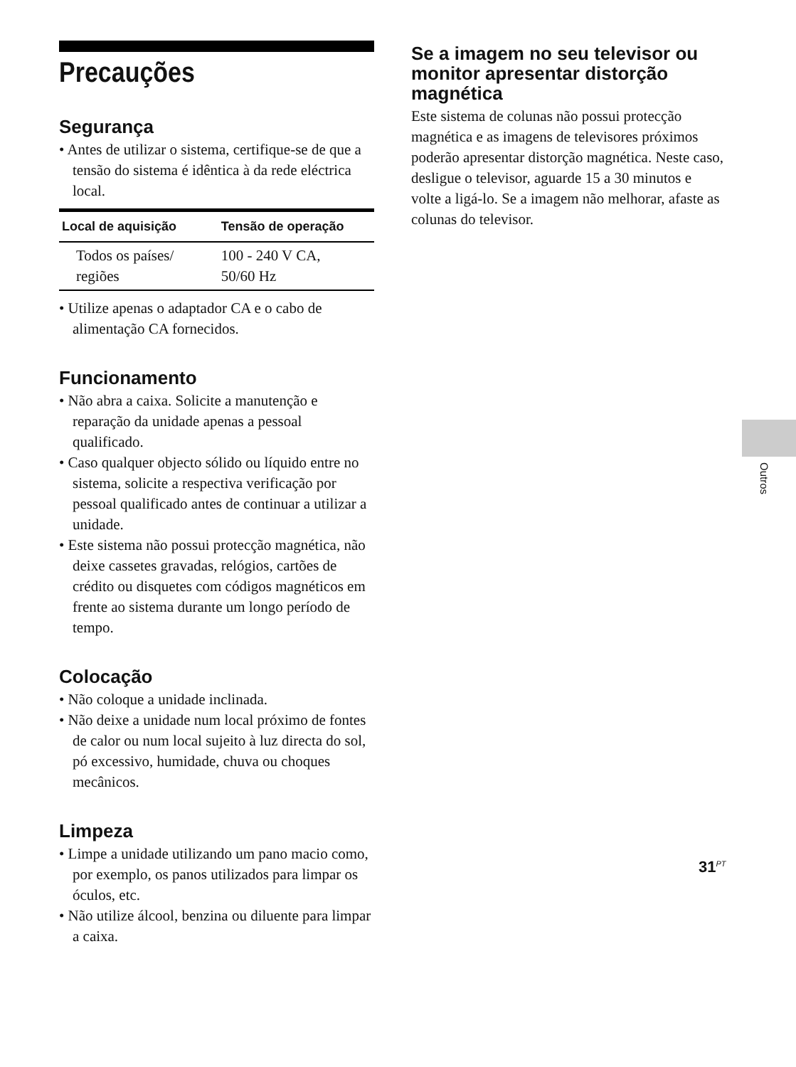Precauções
Segurança
• Antes de utilizar o sistema, certifique-se de que a tensão do sistema é idêntica à da rede eléctrica local.
| Local de aquisição | Tensão de operação |
| --- | --- |
| Todos os países/ regiões | 100 - 240 V CA, 50/60 Hz |
• Utilize apenas o adaptador CA e o cabo de alimentação CA fornecidos.
Funcionamento
• Não abra a caixa. Solicite a manutenção e reparação da unidade apenas a pessoal qualificado.
• Caso qualquer objecto sólido ou líquido entre no sistema, solicite a respectiva verificação por pessoal qualificado antes de continuar a utilizar a unidade.
• Este sistema não possui protecção magnética, não deixe cassetes gravadas, relógios, cartões de crédito ou disquetes com códigos magnéticos em frente ao sistema durante um longo período de tempo.
Colocação
• Não coloque a unidade inclinada.
• Não deixe a unidade num local próximo de fontes de calor ou num local sujeito à luz directa do sol, pó excessivo, humidade, chuva ou choques mecânicos.
Limpeza
• Limpe a unidade utilizando um pano macio como, por exemplo, os panos utilizados para limpar os óculos, etc.
• Não utilize álcool, benzina ou diluente para limpar a caixa.
Se a imagem no seu televisor ou monitor apresentar distorção magnética
Este sistema de colunas não possui protecção magnética e as imagens de televisores próximos poderão apresentar distorção magnética. Neste caso, desligue o televisor, aguarde 15 a 30 minutos e volte a ligá-lo. Se a imagem não melhorar, afaste as colunas do televisor.
Outros
31<sup>PT</sup>